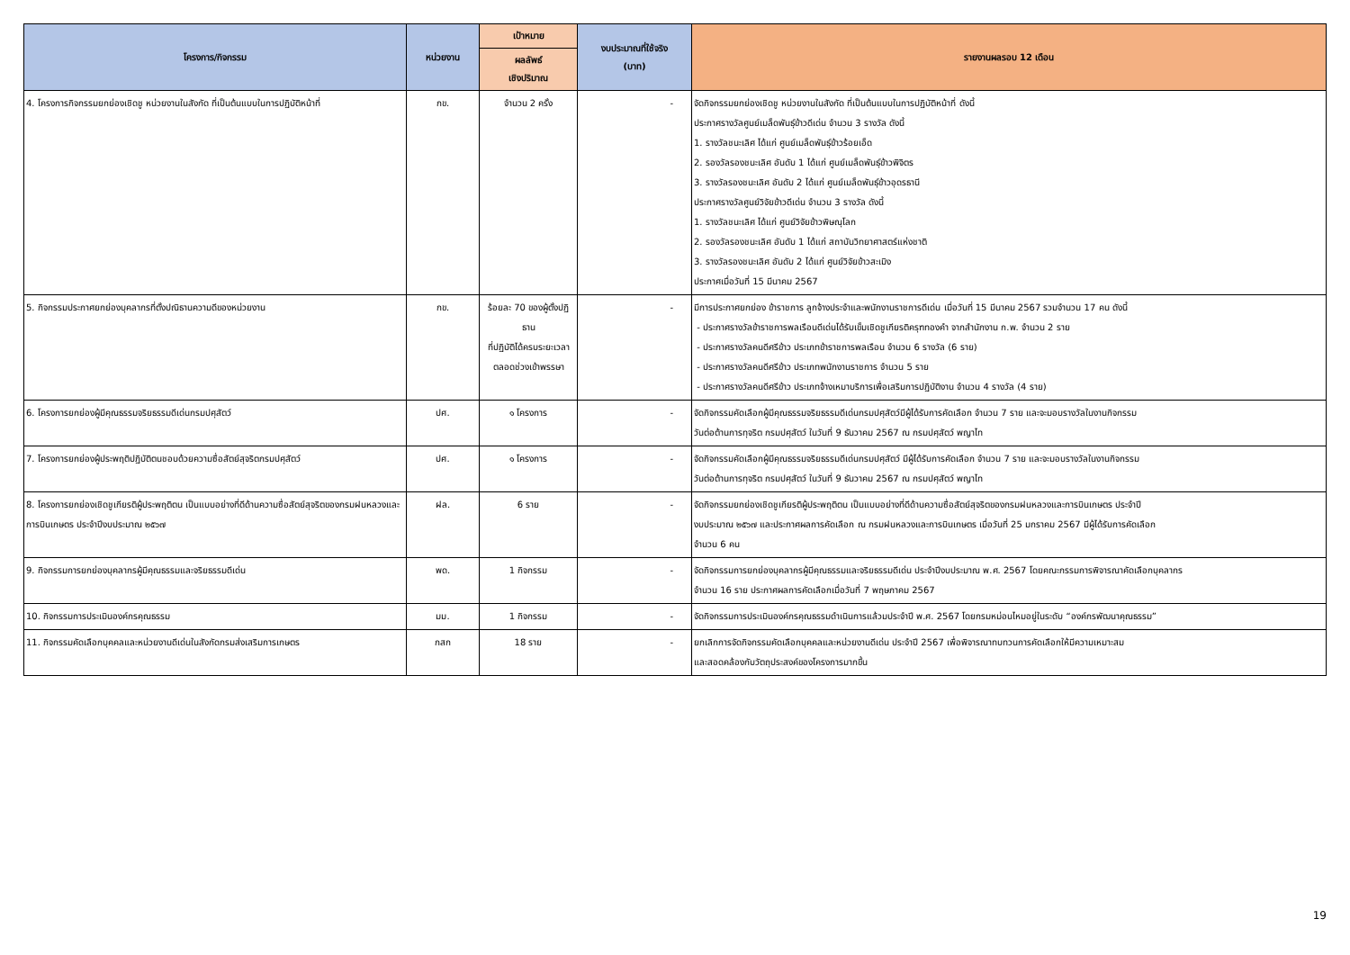| โครงการ/กิจกรรม | หน่วยงาน | เป้าหมาย | งบประมาณที่ใช้จริง (บาท) | รายงานผลรอบ 12 เดือน |
| --- | --- | --- | --- | --- |
| | | ผลลัพธ์ เชิงปริมาณ | | |
| 4. โครงการกิจกรรมยกย่องเชิดชู หน่วยงานในสังกัด ที่เป็นต้นแบบในการปฏิบัติหน้าที่ | กข. | จำนวน 2 ครั้ง | - | จัดกิจกรรมยกย่องเชิดชู หน่วยงานในสังกัด ที่เป็นต้นแบบในการปฏิบัติหน้าที่ ดังนี้ ประกาศรางวัลศูนย์เมล็ดพันธุ์ข้าวดีเด่น จำนวน 3 รางวัล ดังนี้ 1. รางวัลชนะเลิศ ได้แก่ ศูนย์เมล็ดพันธุ์ข้าวร้อยเอ็ด 2. รองวัลรองชนะเลิศ อันดับ 1 ได้แก่ ศูนย์เมล็ดพันธุ์ข้าวพิจิตร 3. รางวัลรองชนะเลิศ อันดับ 2 ได้แก่ ศูนย์เมล็ดพันธุ์ข้าวอุดรธานี ประกาศรางวัลศูนย์วิจัยข้าวดีเด่น จำนวน 3 รางวัล ดังนี้ 1. รางวัลชนะเลิศ ได้แก่ ศูนย์วิจัยข้าวพิษณุโลก 2. รองวัลรองชนะเลิศ อันดับ 1 ได้แก่ สถาบันวิทยาศาสตร์แห่งชาติ 3. รางวัลรองชนะเลิศ อันดับ 2 ได้แก่ ศูนย์วิจัยข้าวสะเมิง ประกาศเมื่อวันที่ 15 มีนาคม 2567 |
| 5. กิจกรรมประกาศยกย่องบุคลากรที่ตั้งปณิธานความดีของหน่วยงาน | กข. | ร้อยละ 70 ของผู้ตั้งปฏิธาน ที่ปฏิบัติได้ครบระยะเวลาตลอดช่วงเข้าพรรษา | - | มีการประกาศยกย่อง ข้าราชการ ลูกจ้างประจำและพนักงานราชการดีเด่น เมื่อวันที่ 15 มีนาคม 2567 รวมจำนวน 17 คน ดังนี้ - ประกาศรางวัลข้าราชการพลเรือนดีเด่นได้รับเข็มเชิดชูเกียรติครุฑทองคำ จากสำนักงาน ก.พ. จำนวน 2 ราย - ประกาศรางวัลคนดีศรีข้าว ประเภทข้าราชการพลเรือน จำนวน 6 รางวัล (6 ราย) - ประกาศรางวัลคนดีศรีข้าว ประเภทพนักงานราชการ จำนวน 5 ราย - ประกาศรางวัลคนดีศรีข้าว ประเภทจ้างเหมาบริการเพื่อเสริมการปฏิบัติงาน จำนวน 4 รางวัล (4 ราย) |
| 6. โครงการยกย่องผู้มีคุณธรรมจริยธรรมดีเด่นกรมปศุสัตว์ | ปศ. | ๑ โครงการ | - | จัดกิจกรรมคัดเลือกผู้มีคุณธรรมจริยธรรมดีเด่นกรมปศุสัตว์มีผู้ได้รับการคัดเลือก จำนวน 7 ราย และจะมอบรางวัลในงานกิจกรรม วันต่อต้านการทุจริต กรมปศุสัตว์ ในวันที่ 9 ธันวาคม 2567 ณ กรมปศุสัตว์ พญาไท |
| 7. โครงการยกย่องผู้ประพฤติปฏิบัติตนชอบด้วยความซื่อสัตย์สุจริตกรมปศุสัตว์ | ปศ. | ๑ โครงการ | - | จัดกิจกรรมคัดเลือกผู้มีคุณธรรมจริยธรรมดีเด่นกรมปศุสัตว์ มีผู้ได้รับการคัดเลือก จำนวน 7 ราย และจะมอบรางวัลในงานกิจกรรม วันต่อต้านการทุจริต กรมปศุสัตว์ ในวันที่ 9 ธันวาคม 2567 ณ กรมปศุสัตว์ พญาไท |
| 8. โครงการยกย่องเชิดชูเกียรติผู้ประพฤติตน เป็นแบบอย่างที่ดีด้านความซื่อสัตย์สุจริตของกรมฝนหลวงและการบินเกษตร ประจำปีงบประมาณ ๒๕๖๗ | ฝล. | 6 ราย | - | จัดกิจกรรมยกย่องเชิดชูเกียรติผู้ประพฤติตน เป็นแบบอย่างที่ดีด้านความซื่อสัตย์สุจริตของกรมฝนหลวงและการบินเกษตร ประจำปี งบประมาณ ๒๕๖๗ และประกาศผลการคัดเลือก ณ กรมฝนหลวงและการบินเกษตร เมื่อวันที่ 25 มกราคม 2567 มีผู้ได้รับการคัดเลือก จำนวน 6 คน |
| 9. กิจกรรมการยกย่องบุคลากรผู้มีคุณธรรมและจริยธรรมดีเด่น | พด. | 1 กิจกรรม | - | จัดกิจกรรมการยกย่องบุคลากรผู้มีคุณธรรมและจริยธรรมดีเด่น ประจำปีงบประมาณ พ.ศ. 2567 โดยคณะกรรมการพิจารณาคัดเลือกบุคลากร จำนวน 16 ราย ประกาศผลการคัดเลือกเมื่อวันที่ 7 พฤษภาคม 2567 |
| 10. กิจกรรมการประเมินองค์กรคุณธรรม | มม. | 1 กิจกรรม | - | จัดกิจกรรมการประเมินองค์กรคุณธรรมดำเนินการแล้วมประจำปี พ.ศ. 2567 โดยกรมหม่อนไหมอยู่ในระดับ “องค์กรพัฒนาคุณธรรม” |
| 11. กิจกรรมคัดเลือกบุคคลและหน่วยงานดีเด่นในสังกัดกรมส่งเสริมการเกษตร | กสก | 18 ราย | - | ยกเลิกการจัดกิจกรรมคัดเลือกบุคคลและหน่วยงานดีเด่น ประจำปี 2567 เพื่อพิจารณาทบทวนการคัดเลือกให้มีความเหมาะสม และสอดคล้องกับวัตถุประสงค์ของโครงการมากขึ้น |
19